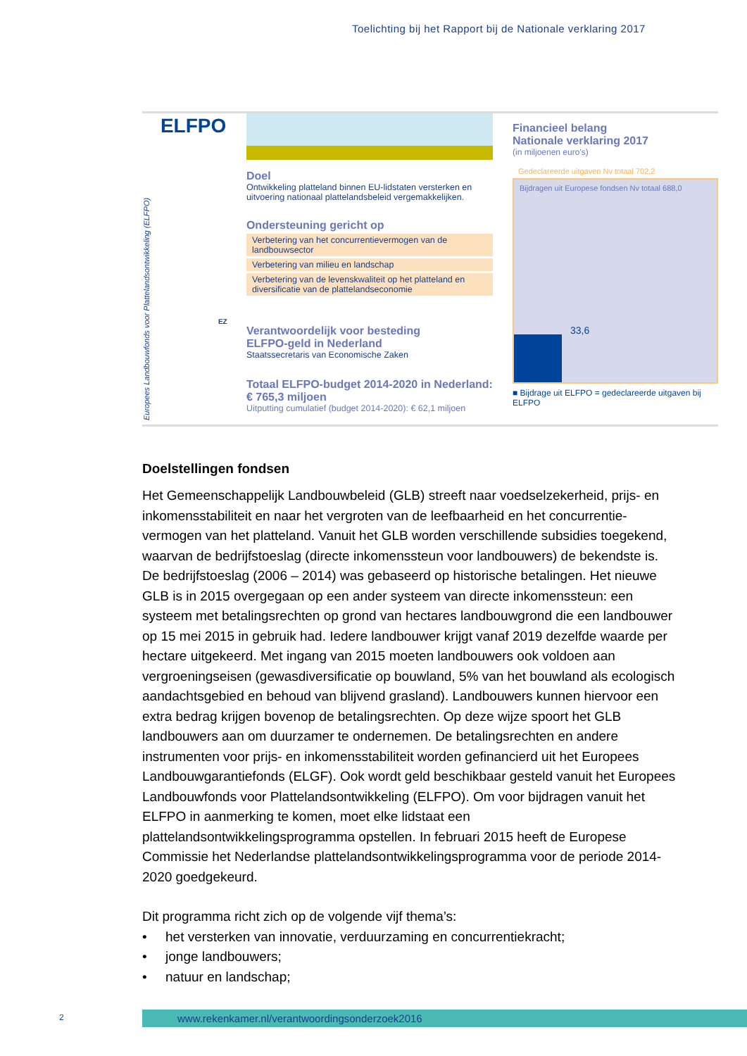Toelichting bij het Rapport bij de Nationale verklaring 2017
Europees Landbouwfonds voor Plattelandsontwikkeling (ELFPO)
ELFPO
Doel
Ontwikkeling platteland binnen EU-lidstaten versterken en uitvoering nationaal plattelandsbeleid vergemakkelijken.
Ondersteuning gericht op
Verbetering van het concurrentievermogen van de landbouwsector
Verbetering van milieu en landschap
Verbetering van de levenskwaliteit op het platteland en diversificatie van de plattelandseconomie
EZ
Verantwoordelijk voor besteding
ELFPO-geld in Nederland
Staatssecretaris van Economische Zaken
Totaal ELFPO-budget 2014-2020 in Nederland:
€ 765,3 miljoen
Uitputting cumulatief (budget 2014-2020): € 62,1 miljoen
Financieel belang
Nationale verklaring 2017
(in miljoenen euro's)
Gedeclareerde uitgaven Nv totaal 702,2
Bijdragen uit Europese fondsen Nv totaal 688,0
33,6
■ Bijdrage uit ELFPO = gedeclareerde uitgaven bij ELFPO
Doelstellingen fondsen
Het Gemeenschappelijk Landbouwbeleid (GLB) streeft naar voedselzekerheid, prijs- en inkomensstabiliteit en naar het vergroten van de leefbaarheid en het concurrentie­vermogen van het platteland. Vanuit het GLB worden verschillende subsidies toegekend, waarvan de bedrijfstoeslag (directe inkomenssteun voor landbouwers) de bekendste is. De bedrijfstoeslag (2006 – 2014) was gebaseerd op historische betalingen. Het nieuwe GLB is in 2015 overgegaan op een ander systeem van directe inkomenssteun: een systeem met betalingsrechten op grond van hectares landbouwgrond die een landbouwer op 15 mei 2015 in gebruik had. Iedere landbouwer krijgt vanaf 2019 dezelfde waarde per hectare uitgekeerd. Met ingang van 2015 moeten landbouwers ook voldoen aan vergroeningseisen (gewasdiversificatie op bouwland, 5% van het bouwland als ecologisch aandachtsgebied en behoud van blijvend grasland). Landbouwers kunnen hiervoor een extra bedrag krijgen bovenop de betalingsrechten. Op deze wijze spoort het GLB landbouwers aan om duur­zamer te ondernemen. De betalingsrechten en andere instrumenten voor prijs- en inkomensstabiliteit worden gefinancierd uit het Europees Landbouwgarantiefonds (ELGF). Ook wordt geld beschikbaar gesteld vanuit het Europees Landbouwfonds voor Plattelands­ontwikkeling (ELFPO). Om voor bijdragen vanuit het ELFPO in aanmerking te komen, moet elke lidstaat een plattelandsontwikkelingsprogramma opstellen. In februari 2015 heeft de Europese Commissie het Nederlandse plattelandsontwikkelingsprogramma voor de periode 2014-2020 goedgekeurd.
Dit programma richt zich op de volgende vijf thema’s:
• het versterken van innovatie, verduurzaming en concurrentiekracht;
• jonge landbouwers;
• natuur en landschap;
2 www.rekenkamer.nl/verantwoordingsonderzoek2016